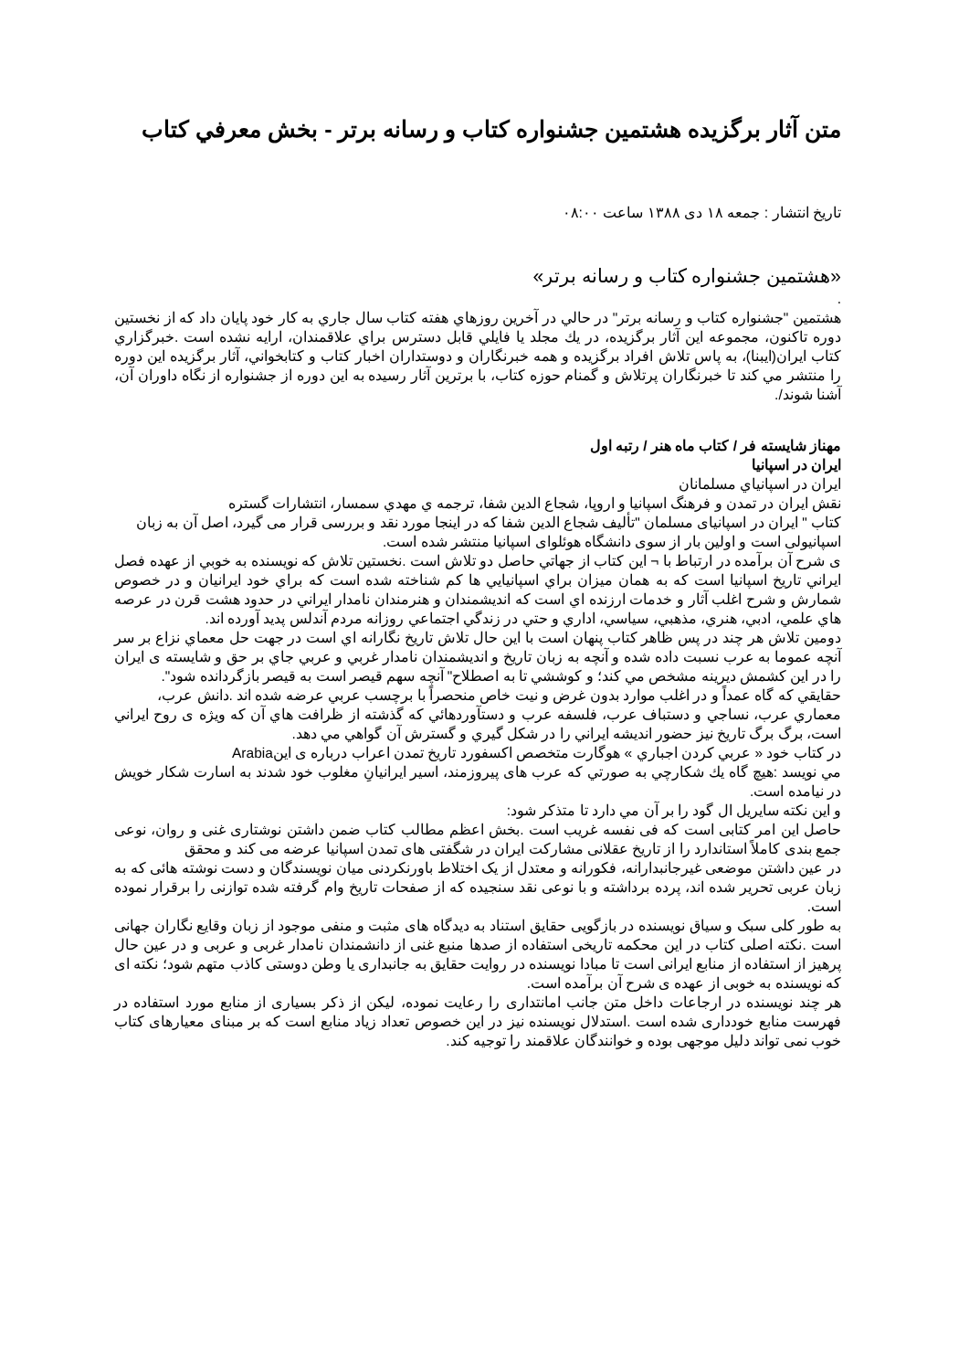متن آثار برگزيده هشتمين جشنواره كتاب و رسانه برتر - بخش معرفي كتاب
تاریخ انتشار : جمعه ۱۸ دی ۱۳۸۸ ساعت ۰۸:۰۰
«هشتمين جشنواره كتاب و رسانه برتر»
.
هشتمين "جشنواره كتاب و رسانه برتر" در حالي در آخرين روزهاي هفته كتاب سال جاري به كار خود پايان داد كه از نخستين دوره تاكنون، مجموعه اين آثار برگزيده، در يك مجلد يا فايلي قابل دسترس براي علاقمندان، ارايه نشده است .خبرگزاري كتاب ايران(ايبنا)، به پاس تلاش افراد برگزيده و همه خبرنگاران و دوستداران اخبار كتاب و كتابخواني، آثار برگزيده اين دوره را منتشر مي كند تا خبرنگاران پرتلاش و گمنام حوزه كتاب، با برترين آثار رسيده به اين دوره از جشنواره از نگاه داوران آن، آشنا شوند/.
مهناز شايسته فر / كتاب ماه هنر / رتبه اول
ايران در اسپانيا
ايران در اسپانياي مسلمانان
نقش ايران در تمدن و فرهنگ اسپانيا و اروپا، شجاع الدين شفا، ترجمه ي مهدي سمسار، انتشارات گستره
کتاب " ایران در اسپانیای مسلمان "تألیف شجاع الدین شفا که در اینجا مورد نقد و بررسی قرار می گیرد، اصل آن به زبان
اسپانیولی است و اولین بار از سوی دانشگاه هوئلوای اسپانیا منتشر شده است.
ی شرح آن برآمده در ارتباط با ¬ اين كتاب از جهاتي حاصل دو تلاش است .نخستين تلاش كه نويسنده به خوبي از عهده فصل ايراني تاريخ اسپانيا است كه به همان ميزان براي اسپانيايي ها كم شناخته شده است كه براي خود ايرانيان و در خصوص شمارش و شرح اغلب آثار و خدمات ارزنده اي است كه انديشمندان و هنرمندان نامدار ايراني در حدود هشت قرن در عرصه هاي علمي، ادبي، هنري، مذهبي، سياسي، اداري و حتي در زندگي اجتماعي روزانه مردم آندلس پديد آورده اند.
دومين تلاش هر چند در پس ظاهر كتاب پنهان است با اين حال تلاش تاريخ نگارانه اي است در جهت حل معماي نزاع بر سر آنچه عموما به عرب نسبت داده شده و آنچه به زبان تاريخ و انديشمندان نامدار غربي و عربي جاي بر حق و شايسته ی ايران را در اين كشمش ديرينه مشخص مي كند؛ و كوششي تا به اصطلاح" آنچه سهم قيصر است به قيصر بازگردانده شود".
حقايقي كه گاه عمداً و در اغلب موارد بدون غرض و نيت خاص منحصراً با برچسب عربي عرضه شده اند .دانش عرب،
معماري عرب، نساجي و دستباف عرب، فلسفه عرب و دستآوردهائي كه گذشته از ظرافت هاي آن كه ويژه ی روح ايراني است، برگ برگ تاريخ نيز حضور انديشه ايراني را در شكل گيري و گسترش آن گواهي مي دهد.
در كتاب خود « عربي كردن اجباري » هوگارت متخصص اكسفورد تاريخ تمدن اعراب درباره ی اينArabia
مي نويسد :هيچ گاه يك شكارچي به صورتي كه عرب های پيروزمند، اسير ايرانيانِ مغلوب خود شدند به اسارت شكار خويش در نيامده است.
و اين نكته سايريل ال گود را بر آن مي دارد تا متذكر شود:
حاصل این امر کتابی است که فی نفسه غریب است .بخش اعظم مطالب کتاب ضمن داشتن نوشتاری غنی و روان، نوعی جمع بندی کاملاً استاندارد را از تاریخ عقلانی مشارکت ایران در شگفتی های تمدن اسپانیا عرضه می کند و محقق
در عین داشتن موضعی غیرجانبدارانه، فکورانه و معتدل از یک اختلاط باورنکردنی میان نویسندگان و دست نوشته هائی که به زبان عربی تحریر شده اند، پرده برداشته و با نوعی نقد سنجیده که از صفحات تاریخ وام گرفته شده توازنی را برقرار نموده است.
به طور کلی سبک و سیاق نویسنده در بازگویی حقایق استناد به دیدگاه های مثبت و منفی موجود از زبان وقایع نگاران جهانی است .نکته اصلی کتاب در این محکمه تاریخی استفاده از صدها منبع غنی از دانشمندان نامدار غربی و عربی و در عین حال پرهیز از استفاده از منابع ایرانی است تا مبادا نویسنده در روایت حقایق به جانبداری یا وطن دوستی کاذب متهم شود؛ نکته ای که نویسنده به خوبی از عهده ی شرح آن برآمده است.
هر چند نویسنده در ارجاعات داخل متن جانب امانتداری را رعایت نموده، لیکن از ذکر بسیاری از منابع مورد استفاده در فهرست منابع خودداری شده است .استدلال نویسنده نیز در این خصوص تعداد زیاد منابع است که بر مبنای معیارهای کتاب خوب نمی تواند دلیل موجهی بوده و خوانندگان علاقمند را توجیه کند.